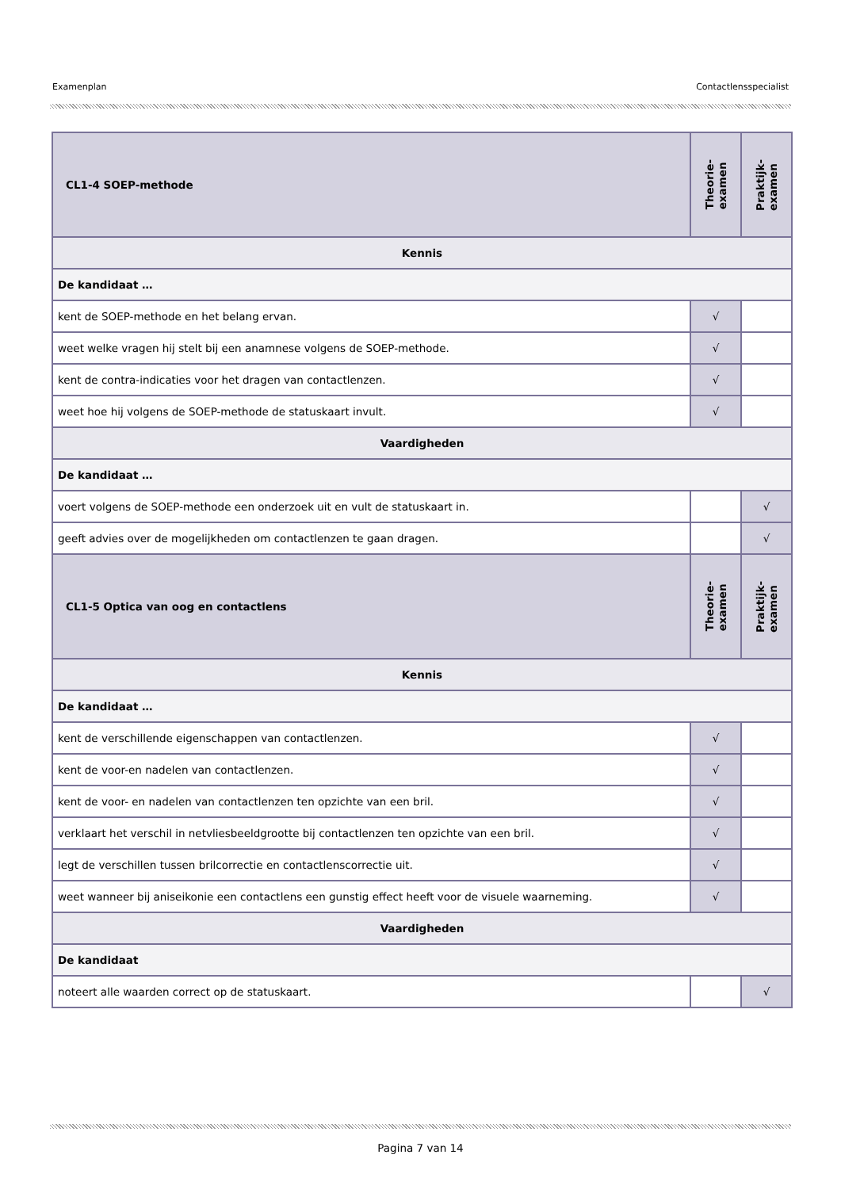Examenplan Contactlensspecialist
| CL1-4 SOEP-methode | Theorie- examen | Praktijk- examen |
| --- | --- | --- |
| Kennis | | |
| De kandidaat … | | |
| kent de SOEP-methode en het belang ervan. | √ | |
| weet welke vragen hij stelt bij een anamnese volgens de SOEP-methode. | √ | |
| kent de contra-indicaties voor het dragen van contactlenzen. | √ | |
| weet hoe hij volgens de SOEP-methode de statuskaart invult. | √ | |
| Vaardigheden | | |
| De kandidaat … | | |
| voert volgens de SOEP-methode een onderzoek uit en vult de statuskaart in. | | √ |
| geeft advies over de mogelijkheden om contactlenzen te gaan dragen. | | √ |
| CL1-5 Optica van oog en contactlens | Theorie- examen | Praktijk- examen |
| Kennis | | |
| De kandidaat … | | |
| kent de verschillende eigenschappen van contactlenzen. | √ | |
| kent de voor-en nadelen van contactlenzen. | √ | |
| kent de voor- en nadelen van contactlenzen ten opzichte van een bril. | √ | |
| verklaart het verschil in netvliesbeeldgrootte bij contactlenzen ten opzichte van een bril. | √ | |
| legt de verschillen tussen brilcorrectie en contactlenscorrectie uit. | √ | |
| weet wanneer bij aniseikonie een contactlens een gunstig effect heeft voor de visuele waarneming. | √ | |
| Vaardigheden | | |
| De kandidaat | | |
| noteert alle waarden correct op de statuskaart. | | √ |
Pagina 7 van 14